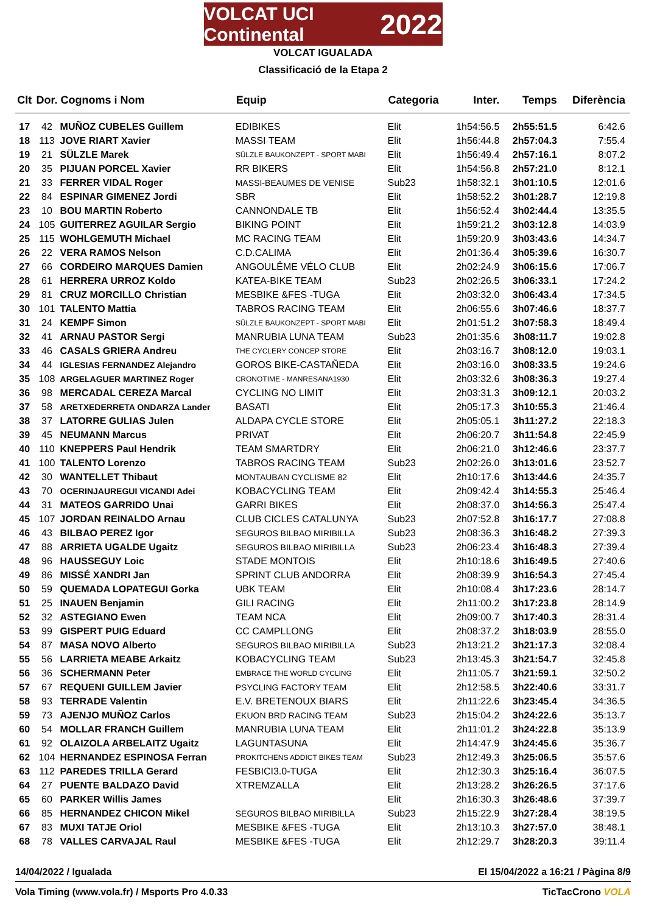VOLCAT UCI Continental 2022
VOLCAT IGUALADA
Classificació de la Etapa 2
| Clt | Dor. | Cognoms i Nom | Equip | Categoria | Inter. | Temps | Diferència |
| --- | --- | --- | --- | --- | --- | --- | --- |
| 17 | 42 | MUÑOZ CUBELES Guillem | EDIBIKES | Elit | 1h54:56.5 | 2h55:51.5 | 6:42.6 |
| 18 | 113 | JOVE RIART Xavier | MASSI TEAM | Elit | 1h56:44.8 | 2h57:04.3 | 7:55.4 |
| 19 | 21 | SÜLZLE Marek | SÜLZLE BAUKONZEPT - SPORT MABI | Elit | 1h56:49.4 | 2h57:16.1 | 8:07.2 |
| 20 | 35 | PIJUAN PORCEL Xavier | RR BIKERS | Elit | 1h54:56.8 | 2h57:21.0 | 8:12.1 |
| 21 | 33 | FERRER VIDAL Roger | MASSI-BEAUMES DE VENISE | Sub23 | 1h58:32.1 | 3h01:10.5 | 12:01.6 |
| 22 | 84 | ESPINAR GIMENEZ Jordi | SBR | Elit | 1h58:52.2 | 3h01:28.7 | 12:19.8 |
| 23 | 10 | BOU MARTIN Roberto | CANNONDALE TB | Elit | 1h56:52.4 | 3h02:44.4 | 13:35.5 |
| 24 | 105 | GUITERREZ AGUILAR Sergio | BIKING POINT | Elit | 1h59:21.2 | 3h03:12.8 | 14:03.9 |
| 25 | 115 | WOHLGEMUTH Michael | MC RACING TEAM | Elit | 1h59:20.9 | 3h03:43.6 | 14:34.7 |
| 26 | 22 | VERA RAMOS Nelson | C.D.CALIMA | Elit | 2h01:36.4 | 3h05:39.6 | 16:30.7 |
| 27 | 66 | CORDEIRO MARQUES Damien | ANGOULÊME VÉLO CLUB | Elit | 2h02:24.9 | 3h06:15.6 | 17:06.7 |
| 28 | 61 | HERRERA URROZ Koldo | KATEA-BIKE TEAM | Sub23 | 2h02:26.5 | 3h06:33.1 | 17:24.2 |
| 29 | 81 | CRUZ MORCILLO Christian | MESBIKE &FES -TUGA | Elit | 2h03:32.0 | 3h06:43.4 | 17:34.5 |
| 30 | 101 | TALENTO Mattia | TABROS RACING TEAM | Elit | 2h06:55.6 | 3h07:46.6 | 18:37.7 |
| 31 | 24 | KEMPF Simon | SÜLZLE BAUKONZEPT - SPORT MABI | Elit | 2h01:51.2 | 3h07:58.3 | 18:49.4 |
| 32 | 41 | ARNAU PASTOR Sergi | MANRUBIA LUNA TEAM | Sub23 | 2h01:35.6 | 3h08:11.7 | 19:02.8 |
| 33 | 46 | CASALS GRIERA Andreu | THE CYCLERY CONCEP STORE | Elit | 2h03:16.7 | 3h08:12.0 | 19:03.1 |
| 34 | 44 | IGLESIAS FERNANDEZ Alejandro | GOROS BIKE-CASTAÑEDA | Elit | 2h03:16.0 | 3h08:33.5 | 19:24.6 |
| 35 | 108 | ARGELAGUER MARTINEZ Roger | CRONOTIME - MANRESANA1930 | Elit | 2h03:32.6 | 3h08:36.3 | 19:27.4 |
| 36 | 98 | MERCADAL CEREZA Marcal | CYCLING NO LIMIT | Elit | 2h03:31.3 | 3h09:12.1 | 20:03.2 |
| 37 | 58 | ARETXEDERRETA ONDARZA Lander | BASATI | Elit | 2h05:17.3 | 3h10:55.3 | 21:46.4 |
| 38 | 37 | LATORRE GULIAS Julen | ALDAPA CYCLE STORE | Elit | 2h05:05.1 | 3h11:27.2 | 22:18.3 |
| 39 | 45 | NEUMANN Marcus | PRIVAT | Elit | 2h06:20.7 | 3h11:54.8 | 22:45.9 |
| 40 | 110 | KNEPPERS Paul Hendrik | TEAM SMARTDRY | Elit | 2h06:21.0 | 3h12:46.6 | 23:37.7 |
| 41 | 100 | TALENTO Lorenzo | TABROS RACING TEAM | Sub23 | 2h02:26.0 | 3h13:01.6 | 23:52.7 |
| 42 | 30 | WANTELLET Thibaut | MONTAUBAN CYCLISME 82 | Elit | 2h10:17.6 | 3h13:44.6 | 24:35.7 |
| 43 | 70 | OCERINJAUREGUI VICANDI Adei | KOBACYCLING TEAM | Elit | 2h09:42.4 | 3h14:55.3 | 25:46.4 |
| 44 | 31 | MATEOS GARRIDO Unai | GARRI BIKES | Elit | 2h08:37.0 | 3h14:56.3 | 25:47.4 |
| 45 | 107 | JORDAN REINALDO Arnau | CLUB CICLES CATALUNYA | Sub23 | 2h07:52.8 | 3h16:17.7 | 27:08.8 |
| 46 | 43 | BILBAO PEREZ Igor | SEGUROS BILBAO MIRIBILLA | Sub23 | 2h08:36.3 | 3h16:48.2 | 27:39.3 |
| 47 | 88 | ARRIETA UGALDE Ugaitz | SEGUROS BILBAO MIRIBILLA | Sub23 | 2h06:23.4 | 3h16:48.3 | 27:39.4 |
| 48 | 96 | HAUSSEGUY Loic | STADE MONTOIS | Elit | 2h10:18.6 | 3h16:49.5 | 27:40.6 |
| 49 | 86 | MISSÉ XANDRI Jan | SPRINT CLUB ANDORRA | Elit | 2h08:39.9 | 3h16:54.3 | 27:45.4 |
| 50 | 59 | QUEMADA LOPATEGUI Gorka | UBK TEAM | Elit | 2h10:08.4 | 3h17:23.6 | 28:14.7 |
| 51 | 25 | INAUEN Benjamin | GILI RACING | Elit | 2h11:00.2 | 3h17:23.8 | 28:14.9 |
| 52 | 32 | ASTEGIANO Ewen | TEAM NCA | Elit | 2h09:00.7 | 3h17:40.3 | 28:31.4 |
| 53 | 99 | GISPERT PUIG Eduard | CC CAMPLLONG | Elit | 2h08:37.2 | 3h18:03.9 | 28:55.0 |
| 54 | 87 | MASA NOVO Alberto | SEGUROS BILBAO MIRIBILLA | Sub23 | 2h13:21.2 | 3h21:17.3 | 32:08.4 |
| 55 | 56 | LARRIETA MEABE Arkaitz | KOBACYCLING TEAM | Sub23 | 2h13:45.3 | 3h21:54.7 | 32:45.8 |
| 56 | 36 | SCHERMANN Peter | EMBRACE THE WORLD CYCLING | Elit | 2h11:05.7 | 3h21:59.1 | 32:50.2 |
| 57 | 67 | REQUENI GUILLEM Javier | PSYCLING FACTORY TEAM | Elit | 2h12:58.5 | 3h22:40.6 | 33:31.7 |
| 58 | 93 | TERRADE Valentin | E.V. BRETENOUX BIARS | Elit | 2h11:22.6 | 3h23:45.4 | 34:36.5 |
| 59 | 73 | AJENJO MUÑOZ Carlos | EKUON BRD RACING TEAM | Sub23 | 2h15:04.2 | 3h24:22.6 | 35:13.7 |
| 60 | 54 | MOLLAR FRANCH Guillem | MANRUBIA LUNA TEAM | Elit | 2h11:01.2 | 3h24:22.8 | 35:13.9 |
| 61 | 92 | OLAIZOLA ARBELAITZ Ugaitz | LAGUNTASUNA | Elit | 2h14:47.9 | 3h24:45.6 | 35:36.7 |
| 62 | 104 | HERNANDEZ ESPINOSA Ferran | PROKITCHENS ADDICT BIKES TEAM | Sub23 | 2h12:49.3 | 3h25:06.5 | 35:57.6 |
| 63 | 112 | PAREDES TRILLA Gerard | FESBICI3.0-TUGA | Elit | 2h12:30.3 | 3h25:16.4 | 36:07.5 |
| 64 | 27 | PUENTE BALDAZO David | XTREMZALLA | Elit | 2h13:28.2 | 3h26:26.5 | 37:17.6 |
| 65 | 60 | PARKER Willis James | | Elit | 2h16:30.3 | 3h26:48.6 | 37:39.7 |
| 66 | 85 | HERNANDEZ CHICON Mikel | SEGUROS BILBAO MIRIBILLA | Sub23 | 2h15:22.9 | 3h27:28.4 | 38:19.5 |
| 67 | 83 | MUXI TATJE Oriol | MESBIKE &FES -TUGA | Elit | 2h13:10.3 | 3h27:57.0 | 38:48.1 |
| 68 | 78 | VALLES CARVAJAL Raul | MESBIKE &FES -TUGA | Elit | 2h12:29.7 | 3h28:20.3 | 39:11.4 |
14/04/2022 / Igualada El 15/04/2022 a 16:21 / Pàgina 8/9
Vola Timing (www.vola.fr) / Msports Pro 4.0.33 TicTacCrono VOLA